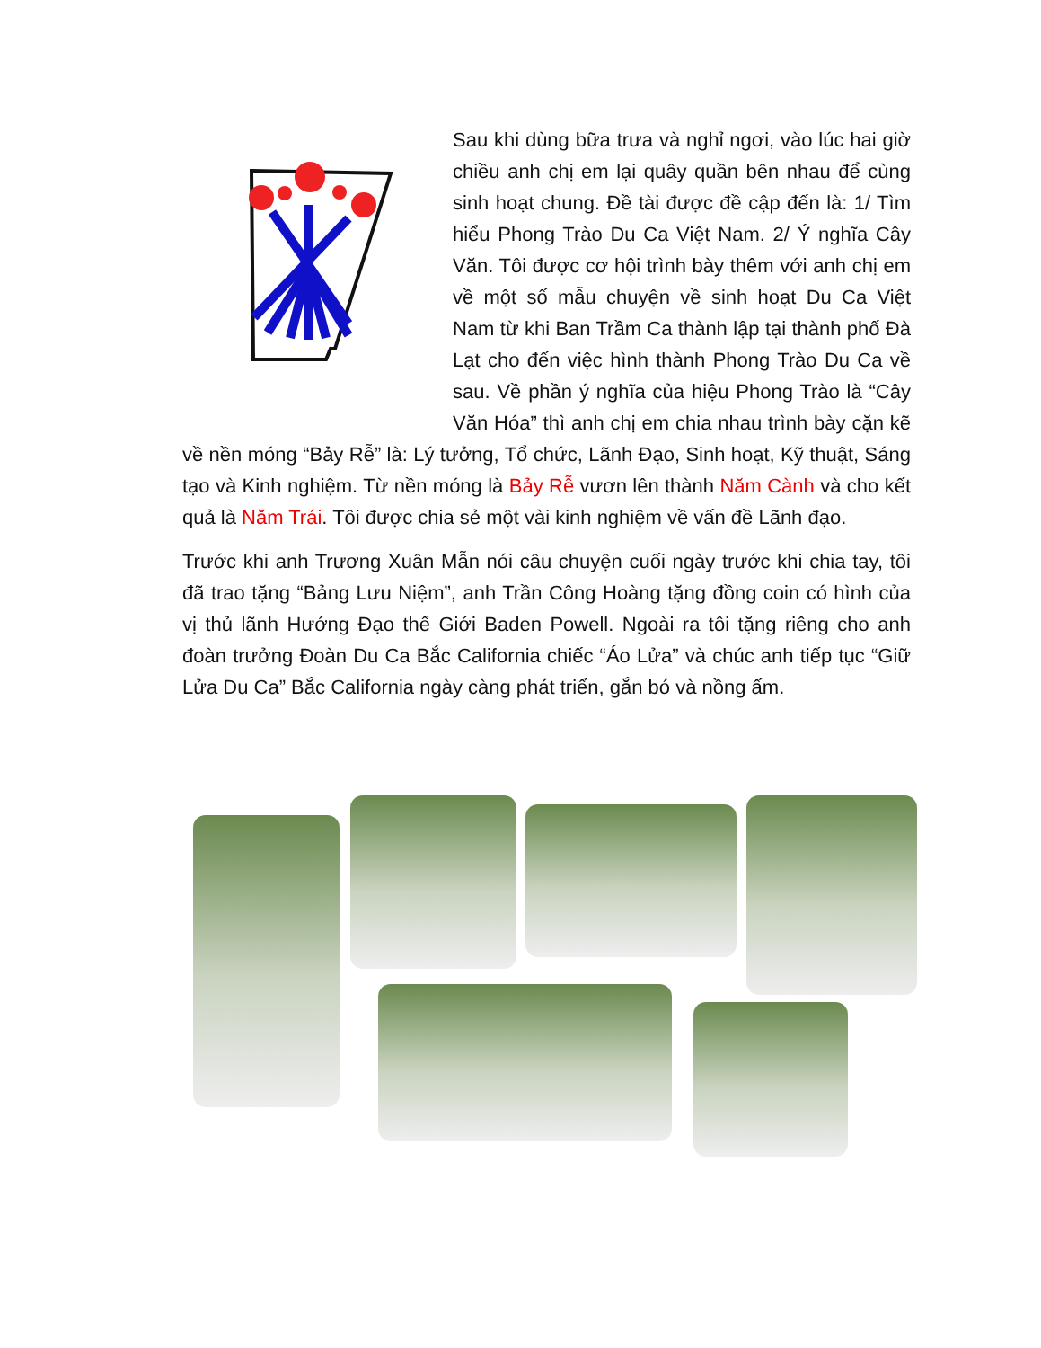Sau khi dùng bữa trưa và nghỉ ngơi, vào lúc hai giờ chiều anh chị em lại quây quần bên nhau để cùng sinh hoạt chung. Đề tài được đề cập đến là: 1/ Tìm hiểu Phong Trào Du Ca Việt Nam. 2/ Ý nghĩa Cây Văn. Tôi được cơ hội trình bày thêm với anh chị em về một số mẫu chuyện về sinh hoạt Du Ca Việt Nam từ khi Ban Trầm Ca thành lập tại thành phố Đà Lạt cho đến việc hình thành Phong Trào Du Ca về sau. Về phần ý nghĩa của hiệu Phong Trào là “Cây Văn Hóa” thì anh chị em chia nhau trình bày cặn kẽ về nền móng “Bảy Rễ” là: Lý tưởng, Tổ chức, Lãnh Đạo, Sinh hoạt, Kỹ thuật, Sáng tạo và Kinh nghiệm. Từ nền móng là Bảy Rễ vươn lên thành Năm Cành và cho kết quả là Năm Trái. Tôi được chia sẻ một vài kinh nghiệm về vấn đề Lãnh đạo.
Trước khi anh Trương Xuân Mẫn nói câu chuyện cuối ngày trước khi chia tay, tôi đã trao tặng “Bảng Lưu Niệm”, anh Trần Công Hoàng tặng đồng coin có hình của vị thủ lãnh Hướng Đạo thế Giới Baden Powell. Ngoài ra tôi tặng riêng cho anh đoàn trưởng Đoàn Du Ca Bắc California chiếc “Áo Lửa” và chúc anh tiếp tục “Giữ Lửa Du Ca” Bắc California ngày càng phát triển, gắn bó và nồng ấm.